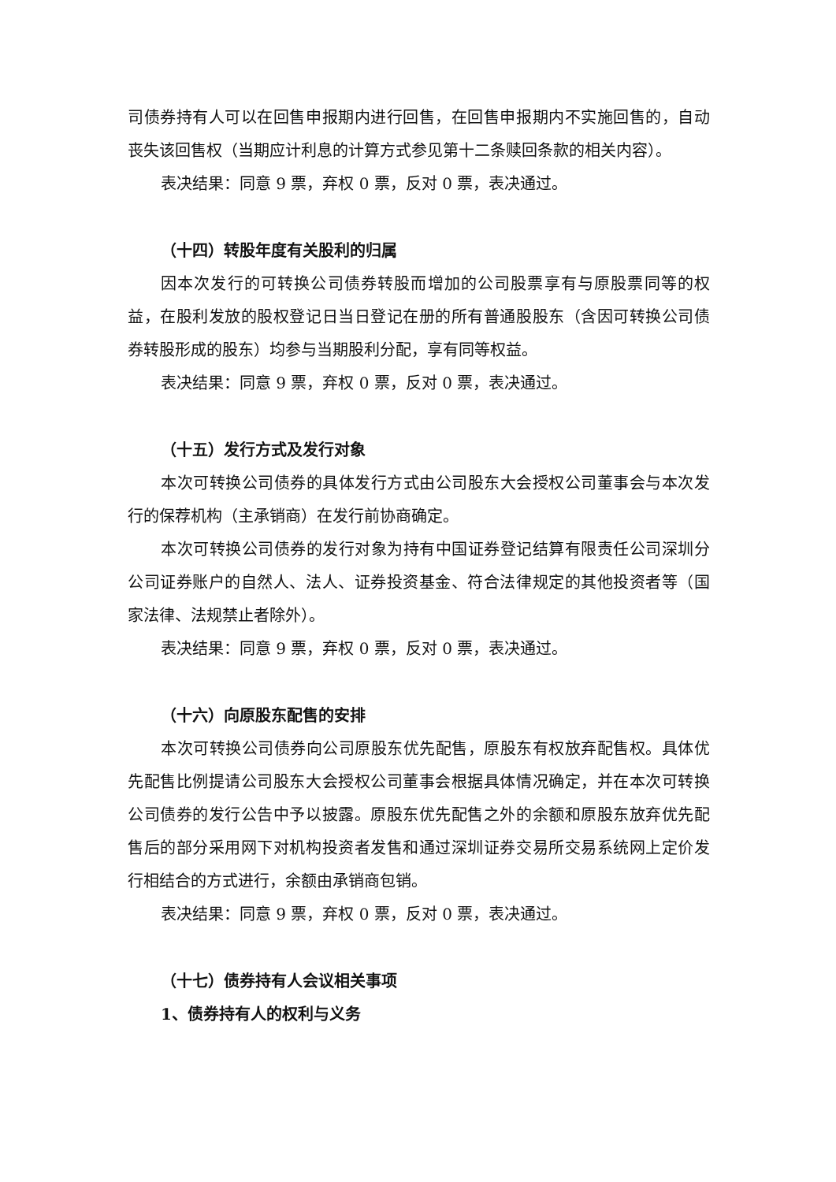司债券持有人可以在回售申报期内进行回售，在回售申报期内不实施回售的，自动丧失该回售权（当期应计利息的计算方式参见第十二条赎回条款的相关内容）。
表决结果：同意 9 票，弃权 0 票，反对 0 票，表决通过。
（十四）转股年度有关股利的归属
因本次发行的可转换公司债券转股而增加的公司股票享有与原股票同等的权益，在股利发放的股权登记日当日登记在册的所有普通股股东（含因可转换公司债券转股形成的股东）均参与当期股利分配，享有同等权益。
表决结果：同意 9 票，弃权 0 票，反对 0 票，表决通过。
（十五）发行方式及发行对象
本次可转换公司债券的具体发行方式由公司股东大会授权公司董事会与本次发行的保荐机构（主承销商）在发行前协商确定。
本次可转换公司债券的发行对象为持有中国证券登记结算有限责任公司深圳分公司证券账户的自然人、法人、证券投资基金、符合法律规定的其他投资者等（国家法律、法规禁止者除外）。
表决结果：同意 9 票，弃权 0 票，反对 0 票，表决通过。
（十六）向原股东配售的安排
本次可转换公司债券向公司原股东优先配售，原股东有权放弃配售权。具体优先配售比例提请公司股东大会授权公司董事会根据具体情况确定，并在本次可转换公司债券的发行公告中予以披露。原股东优先配售之外的余额和原股东放弃优先配售后的部分采用网下对机构投资者发售和通过深圳证券交易所交易系统网上定价发行相结合的方式进行，余额由承销商包销。
表决结果：同意 9 票，弃权 0 票，反对 0 票，表决通过。
（十七）债券持有人会议相关事项
1、债券持有人的权利与义务